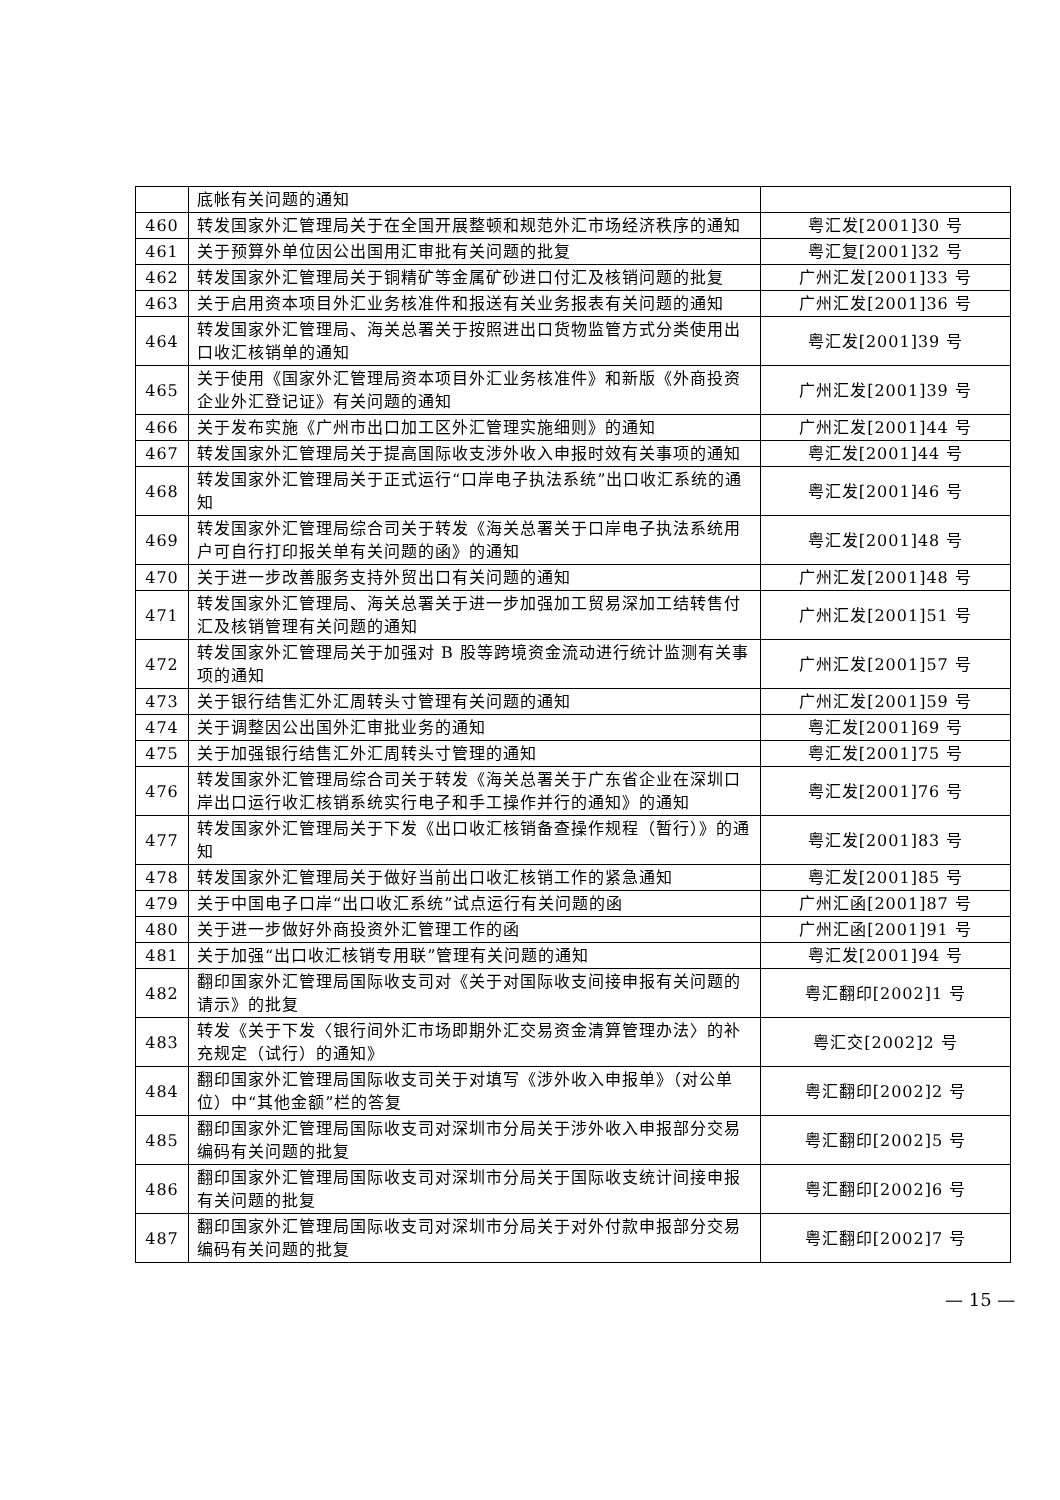| | 底帐有关问题的通知 | |
| 460 | 转发国家外汇管理局关于在全国开展整顿和规范外汇市场经济秩序的通知 | 粤汇发[2001]30 号 |
| 461 | 关于预算外单位因公出国用汇审批有关问题的批复 | 粤汇复[2001]32 号 |
| 462 | 转发国家外汇管理局关于铜精矿等金属矿砂进口付汇及核销问题的批复 | 广州汇发[2001]33 号 |
| 463 | 关于启用资本项目外汇业务核准件和报送有关业务报表有关问题的通知 | 广州汇发[2001]36 号 |
| 464 | 转发国家外汇管理局、海关总署关于按照进出口货物监管方式分类使用出口收汇核销单的通知 | 粤汇发[2001]39 号 |
| 465 | 关于使用《国家外汇管理局资本项目外汇业务核准件》和新版《外商投资企业外汇登记证》有关问题的通知 | 广州汇发[2001]39 号 |
| 466 | 关于发布实施《广州市出口加工区外汇管理实施细则》的通知 | 广州汇发[2001]44 号 |
| 467 | 转发国家外汇管理局关于提高国际收支涉外收入申报时效有关事项的通知 | 粤汇发[2001]44 号 |
| 468 | 转发国家外汇管理局关于正式运行“口岸电子执法系统”出口收汇系统的通知 | 粤汇发[2001]46 号 |
| 469 | 转发国家外汇管理局综合司关于转发《海关总署关于口岸电子执法系统用户可自行打印报关单有关问题的函》的通知 | 粤汇发[2001]48 号 |
| 470 | 关于进一步改善服务支持外贸出口有关问题的通知 | 广州汇发[2001]48 号 |
| 471 | 转发国家外汇管理局、海关总署关于进一步加强加工贸易深加工结转售付汇及核销管理有关问题的通知 | 广州汇发[2001]51 号 |
| 472 | 转发国家外汇管理局关于加强对 B 股等跨境资金流动进行统计监测有关事项的通知 | 广州汇发[2001]57 号 |
| 473 | 关于银行结售汇外汇周转头寸管理有关问题的通知 | 广州汇发[2001]59 号 |
| 474 | 关于调整因公出国外汇审批业务的通知 | 粤汇发[2001]69 号 |
| 475 | 关于加强银行结售汇外汇周转头寸管理的通知 | 粤汇发[2001]75 号 |
| 476 | 转发国家外汇管理局综合司关于转发《海关总署关于广东省企业在深圳口岸出口运行收汇核销系统实行电子和手工操作并行的通知》的通知 | 粤汇发[2001]76 号 |
| 477 | 转发国家外汇管理局关于下发《出口收汇核销备查操作规程（暂行）》的通知 | 粤汇发[2001]83 号 |
| 478 | 转发国家外汇管理局关于做好当前出口收汇核销工作的紧急通知 | 粤汇发[2001]85 号 |
| 479 | 关于中国电子口岸“出口收汇系统”试点运行有关问题的函 | 广州汇函[2001]87 号 |
| 480 | 关于进一步做好外商投资外汇管理工作的函 | 广州汇函[2001]91 号 |
| 481 | 关于加强“出口收汇核销专用联”管理有关问题的通知 | 粤汇发[2001]94 号 |
| 482 | 翻印国家外汇管理局国际收支司对《关于对国际收支间接申报有关问题的请示》的批复 | 粤汇翻印[2002]1 号 |
| 483 | 转发《关于下发〈银行间外汇市场即期外汇交易资金清算管理办法〉的补充规定（试行）的通知》 | 粤汇交[2002]2 号 |
| 484 | 翻印国家外汇管理局国际收支司关于对填写《涉外收入申报单》（对公单位）中“其他金额”栏的答复 | 粤汇翻印[2002]2 号 |
| 485 | 翻印国家外汇管理局国际收支司对深圳市分局关于涉外收入申报部分交易编码有关问题的批复 | 粤汇翻印[2002]5 号 |
| 486 | 翻印国家外汇管理局国际收支司对深圳市分局关于国际收支统计间接申报有关问题的批复 | 粤汇翻印[2002]6 号 |
| 487 | 翻印国家外汇管理局国际收支司对深圳市分局关于对外付款申报部分交易编码有关问题的批复 | 粤汇翻印[2002]7 号 |
— 15 —